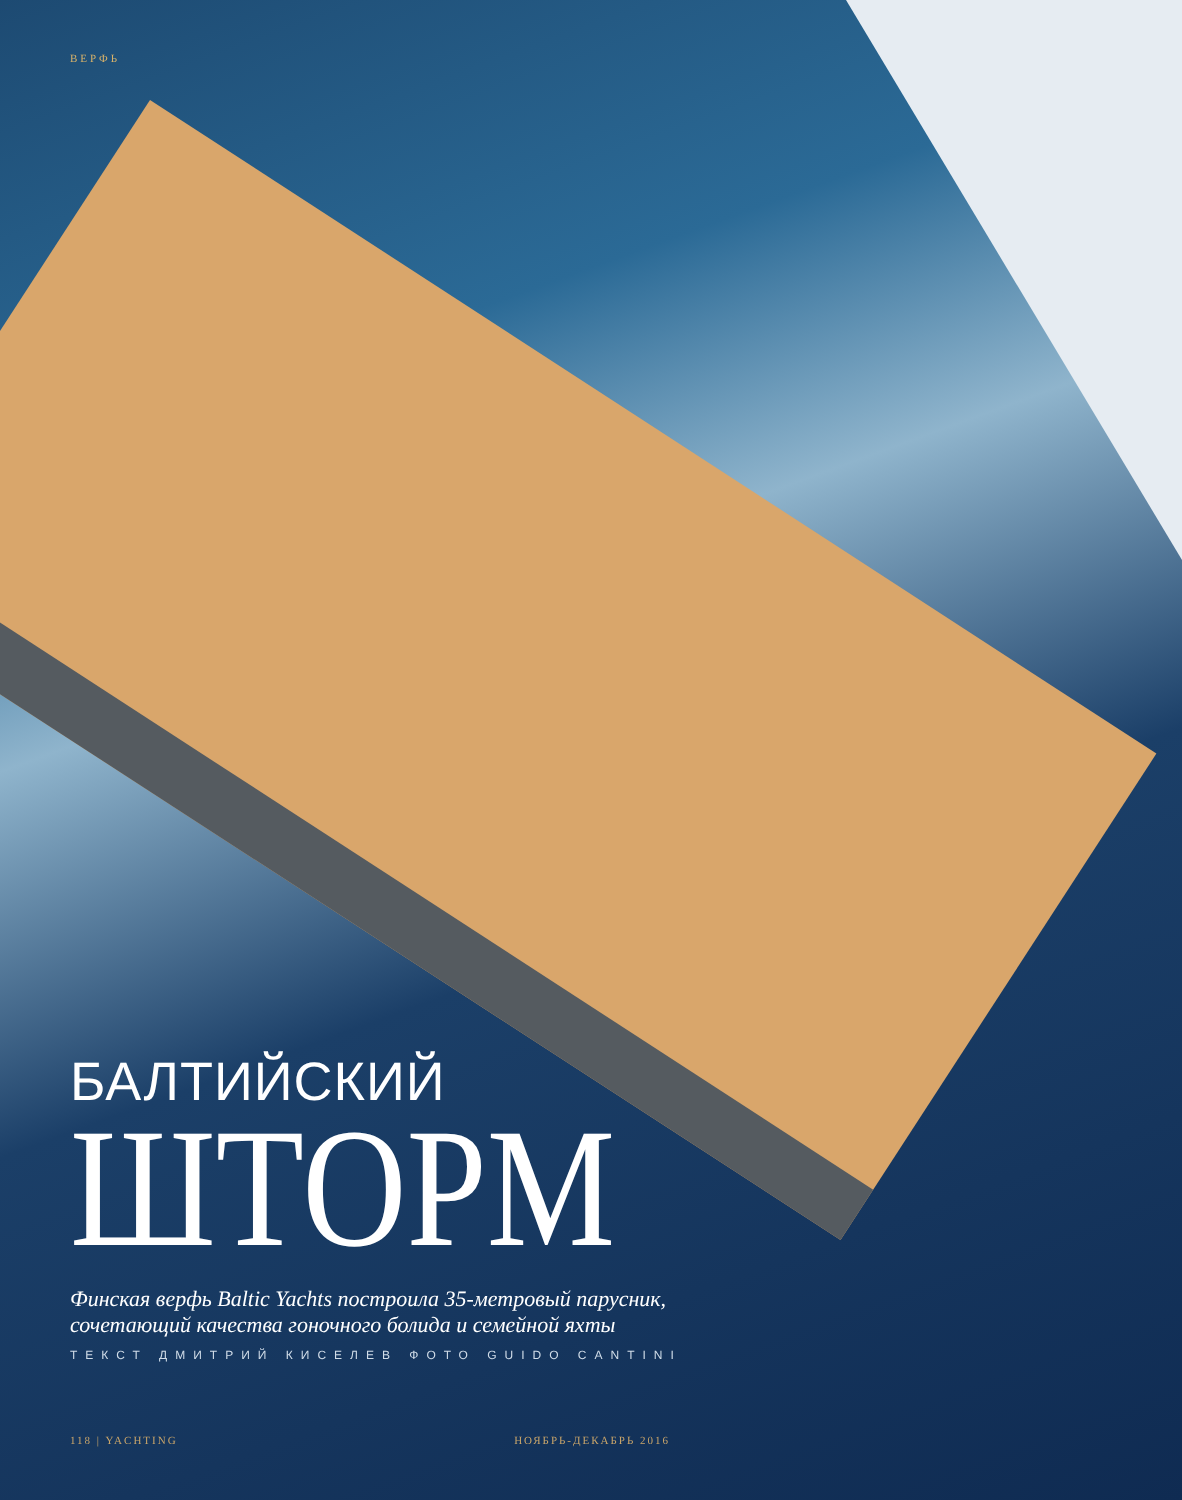ВЕРФЬ
БАЛТИЙСКИЙ
ШТОРМ
Финская верфь Baltic Yachts построила 35-метровый парусник,
сочетающий качества гоночного болида и семейной яхты
ТЕКСТ ДМИТРИЙ КИСЕЛЕВ ФОТО GUIDO CANTINI
118 | YACHTING НОЯБРЬ-ДЕКАБРЬ 2016